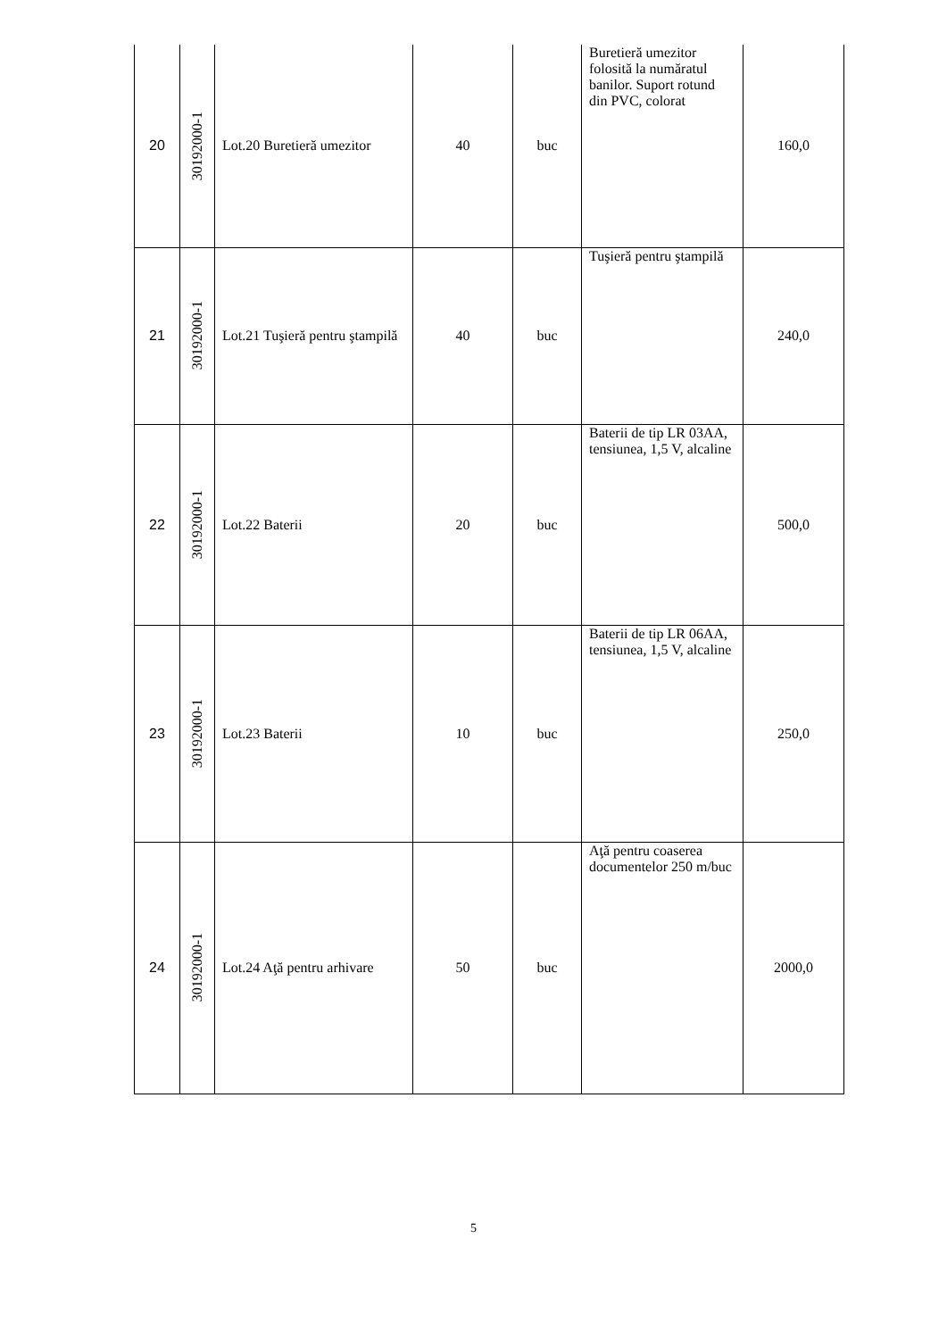| 20 | 30192000-1 | Lot.20 Buretieră umezitor | 40 | buc | Buretieră umezitor folosită la număratul banilor. Suport rotund din PVC, colorat | 160,0 |
| 21 | 30192000-1 | Lot.21 Tuşieră pentru ştampilă | 40 | buc | Tuşieră pentru ştampilă | 240,0 |
| 22 | 30192000-1 | Lot.22 Baterii | 20 | buc | Baterii de tip LR 03AA, tensiunea, 1,5 V, alcaline | 500,0 |
| 23 | 30192000-1 | Lot.23 Baterii | 10 | buc | Baterii de tip LR 06AA, tensiunea, 1,5 V, alcaline | 250,0 |
| 24 | 30192000-1 | Lot.24 Aţă pentru arhivare | 50 | buc | Aţă pentru coaserea documentelor 250 m/buc | 2000,0 |
5